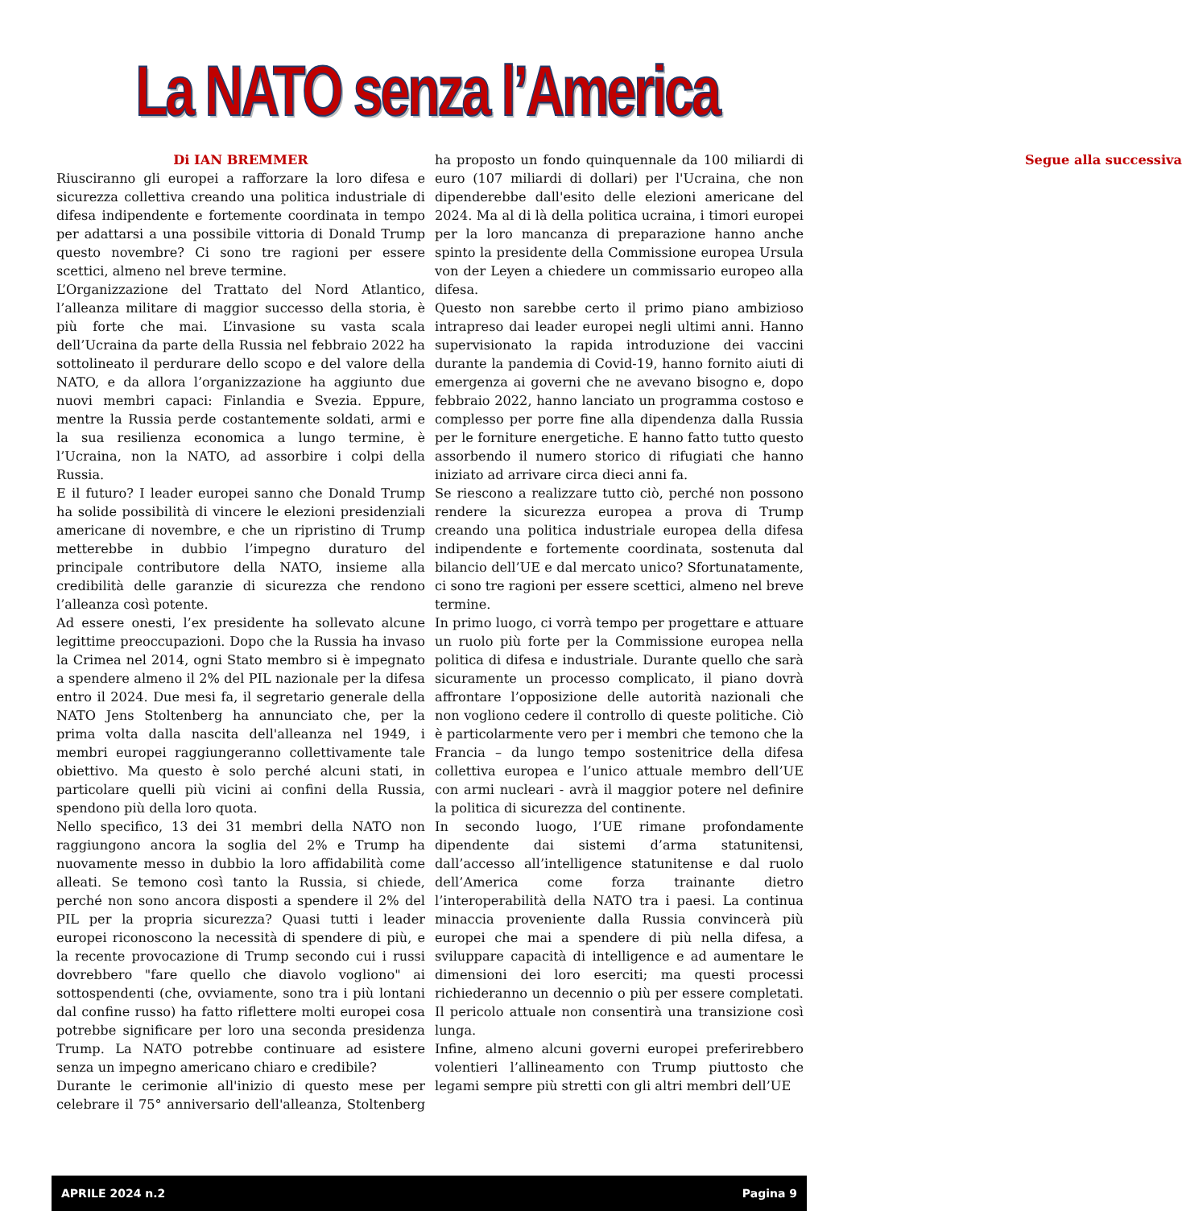La NATO senza l’America
Di IAN BREMMER
Riusciranno gli europei a rafforzare la loro difesa e sicurezza collettiva creando una politica industriale di difesa indipendente e fortemente coordinata in tempo per adattarsi a una possibile vittoria di Donald Trump questo novembre? Ci sono tre ragioni per essere scettici, almeno nel breve termine.
L’Organizzazione del Trattato del Nord Atlantico, l’alleanza militare di maggior successo della storia, è più forte che mai. L’invasione su vasta scala dell’Ucraina da parte della Russia nel febbraio 2022 ha sottolineato il perdurare dello scopo e del valore della NATO, e da allora l’organizzazione ha aggiunto due nuovi membri capaci: Finlandia e Svezia. Eppure, mentre la Russia perde costantemente soldati, armi e la sua resilienza economica a lungo termine, è l’Ucraina, non la NATO, ad assorbire i colpi della Russia.
E il futuro? I leader europei sanno che Donald Trump ha solide possibilità di vincere le elezioni presidenziali americane di novembre, e che un ripristino di Trump metterebbe in dubbio l’impegno duraturo del principale contributore della NATO, insieme alla credibilità delle garanzie di sicurezza che rendono l’alleanza così potente.
Ad essere onesti, l’ex presidente ha sollevato alcune legittime preoccupazioni. Dopo che la Russia ha invaso la Crimea nel 2014, ogni Stato membro si è impegnato a spendere almeno il 2% del PIL nazionale per la difesa entro il 2024. Due mesi fa, il segretario generale della NATO Jens Stoltenberg ha annunciato che, per la prima volta dalla nascita dell'alleanza nel 1949, i membri europei raggiungeranno collettivamente tale obiettivo. Ma questo è solo perché alcuni stati, in particolare quelli più vicini ai confini della Russia, spendono più della loro quota.
Nello specifico, 13 dei 31 membri della NATO non raggiungono ancora la soglia del 2% e Trump ha nuovamente messo in dubbio la loro affidabilità come alleati. Se temono così tanto la Russia, si chiede, perché non sono ancora disposti a spendere il 2% del PIL per la propria sicurezza? Quasi tutti i leader europei riconoscono la necessità di spendere di più, e la recente provocazione di Trump secondo cui i russi dovrebbero "fare quello che diavolo vogliono" ai sottospendenti (che, ovviamente, sono tra i più lontani dal confine russo) ha fatto riflettere molti europei cosa potrebbe significare per loro una seconda presidenza Trump. La NATO potrebbe continuare ad esistere senza un impegno americano chiaro e credibile?
Durante le cerimonie all'inizio di questo mese per celebrare il 75° anniversario dell'alleanza, Stoltenberg ha proposto un fondo quinquennale da 100 miliardi di euro (107 miliardi di dollari) per l'Ucraina, che non dipenderebbe dall'esito delle elezioni americane del 2024. Ma al di là della politica ucraina, i timori europei per la loro mancanza di preparazione hanno anche spinto la presidente della Commissione europea Ursula von der Leyen a chiedere un commissario europeo alla difesa.
Questo non sarebbe certo il primo piano ambizioso intrapreso dai leader europei negli ultimi anni. Hanno supervisionato la rapida introduzione dei vaccini durante la pandemia di Covid-19, hanno fornito aiuti di emergenza ai governi che ne avevano bisogno e, dopo febbraio 2022, hanno lanciato un programma costoso e complesso per porre fine alla dipendenza dalla Russia per le forniture energetiche. E hanno fatto tutto questo assorbendo il numero storico di rifugiati che hanno iniziato ad arrivare circa dieci anni fa.
Se riescono a realizzare tutto ciò, perché non possono rendere la sicurezza europea a prova di Trump creando una politica industriale europea della difesa indipendente e fortemente coordinata, sostenuta dal bilancio dell’UE e dal mercato unico? Sfortunatamente, ci sono tre ragioni per essere scettici, almeno nel breve termine.
In primo luogo, ci vorrà tempo per progettare e attuare un ruolo più forte per la Commissione europea nella politica di difesa e industriale. Durante quello che sarà sicuramente un processo complicato, il piano dovrà affrontare l’opposizione delle autorità nazionali che non vogliono cedere il controllo di queste politiche. Ciò è particolarmente vero per i membri che temono che la Francia – da lungo tempo sostenitrice della difesa collettiva europea e l’unico attuale membro dell’UE con armi nucleari - avrà il maggior potere nel definire la politica di sicurezza del continente.
In secondo luogo, l’UE rimane profondamente dipendente dai sistemi d’arma statunitensi, dall’accesso all’intelligence statunitense e dal ruolo dell’America come forza trainante dietro l’interoperabilità della NATO tra i paesi. La continua minaccia proveniente dalla Russia convincerà più europei che mai a spendere di più nella difesa, a sviluppare capacità di intelligence e ad aumentare le dimensioni dei loro eserciti; ma questi processi richiederanno un decennio o più per essere completati. Il pericolo attuale non consentirà una transizione così lunga.
Infine, almeno alcuni governi europei preferirebbero volentieri l’allineamento con Trump piuttosto che legami sempre più stretti con gli altri membri dell’UE
Segue alla successiva
APRILE 2024 n.2 Pagina 9